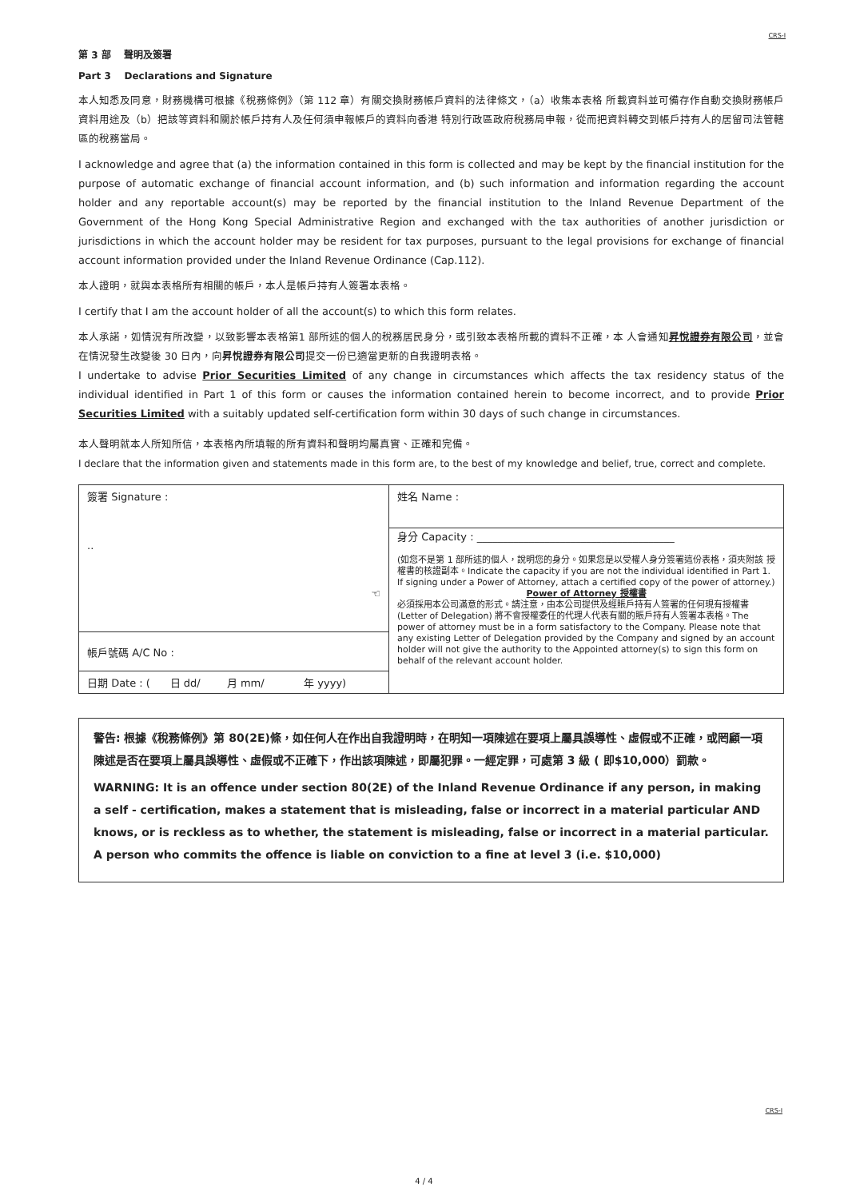CRS-I
第 3 部 聲明及簽署
Part 3 Declarations and Signature
本人知悉及同意，財務機構可根據《稅務條例》（第 112 章）有關交換財務帳戶資料的法律條文，（a）收集本表格 所載資料並可備存作自動交換財務帳戶資料用途及（b）把該等資料和關於帳戶持有人及任何須申報帳戶的資料向香港 特別行政區政府稅務局申報，從而把資料轉交到帳戶持有人的居留司法管轄區的稅務當局。
I acknowledge and agree that (a) the information contained in this form is collected and may be kept by the financial institution for the purpose of automatic exchange of financial account information, and (b) such information and information regarding the account holder and any reportable account(s) may be reported by the financial institution to the Inland Revenue Department of the Government of the Hong Kong Special Administrative Region and exchanged with the tax authorities of another jurisdiction or jurisdictions in which the account holder may be resident for tax purposes, pursuant to the legal provisions for exchange of financial account information provided under the Inland Revenue Ordinance (Cap.112).
本人證明，就與本表格所有相關的帳戶，本人是帳戶持有人簽署本表格。
I certify that I am the account holder of all the account(s) to which this form relates.
本人承諾，如情況有所改變，以致影響本表格第1 部所述的個人的稅務居民身分，或引致本表格所載的資料不正確，本 人會通知昇悅證券有限公司，並會在情況發生改變後 30 日內，向昇悅證券有限公司提交一份已適當更新的自我證明表格。
I undertake to advise Prior Securities Limited of any change in circumstances which affects the tax residency status of the individual identified in Part 1 of this form or causes the information contained herein to become incorrect, and to provide Prior Securities Limited with a suitably updated self-certification form within 30 days of such change in circumstances.
本人聲明就本人所知所信，本表格內所填報的所有資料和聲明均屬真實、正確和完備。
I declare that the information given and statements made in this form are, to the best of my knowledge and belief, true, correct and complete.
| 簽署 Signature : .. ☜ | 姓名 Name : |
| | 身分 Capacity : ______________________________________ (如您不是第 1 部所述的個人，說明您的身分。如果您是以受權人身分簽署這份表格，須夾附該 授權書的核證副本。Indicate the capacity if you are not the individual identified in Part 1. If signing under a Power of Attorney, attach a certified copy of the power of attorney.) Power of Attorney 授權書 必須採用本公司滿意的形式。請注意，由本公司提供及經賬戶持有人簽署的任何現有授權書 (Letter of Delegation) 將不會授權委任的代理人代表有關的賬戶持有人簽署本表格。The power of attorney must be in a form satisfactory to the Company. Please note that any existing Letter of Delegation provided by the Company and signed by an account holder will not give the authority to the Appointed attorney(s) to sign this form on behalf of the relevant account holder. |
| 帳戶號碼 A/C No : | |
| 日期 Date : ( 日 dd/ 月 mm/ 年 yyyy) | |
警告: 根據《稅務條例》第 80(2E)條，如任何人在作出自我證明時，在明知一項陳述在要項上屬具誤導性、虛假或不正確，或罔顧一項陳述是否在要項上屬具誤導性、虛假或不正確下，作出該項陳述，即屬犯罪。一經定罪，可處第 3 級 ( 即$10,000）罰款。
WARNING: It is an offence under section 80(2E) of the Inland Revenue Ordinance if any person, in making a self - certification, makes a statement that is misleading, false or incorrect in a material particular AND knows, or is reckless as to whether, the statement is misleading, false or incorrect in a material particular. A person who commits the offence is liable on conviction to a fine at level 3 (i.e. $10,000)
CRS-I
4 / 4